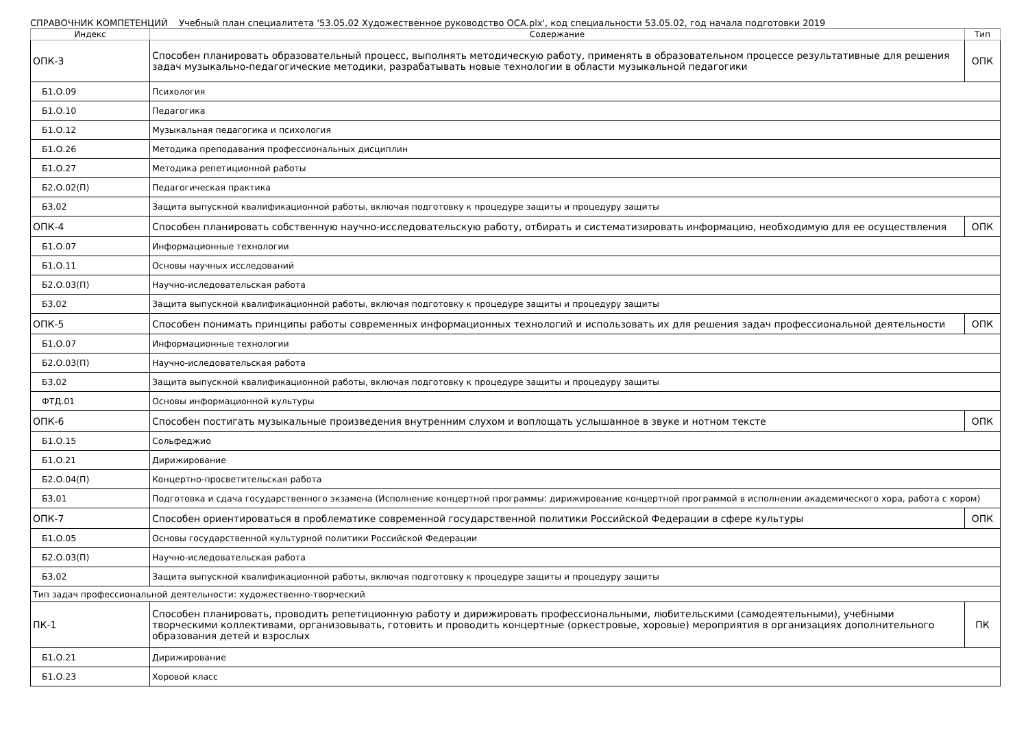СПРАВОЧНИК КОМПЕТЕНЦИЙ Учебный план специалитета '53.05.02 Художественное руководство ОСА.plx', код специальности 53.05.02, год начала подготовки 2019
| Индекс | Содержание | Тип |
| --- | --- | --- |
| ОПК-3 | Способен планировать образовательный процесс, выполнять методическую работу, применять в образовательном процессе результативные для решения задач музыкально-педагогические методики, разрабатывать новые технологии в области музыкальной педагогики | ОПК |
| Б1.О.09 | Психология | |
| Б1.О.10 | Педагогика | |
| Б1.О.12 | Музыкальная педагогика и психология | |
| Б1.О.26 | Методика преподавания профессиональных дисциплин | |
| Б1.О.27 | Методика репетиционной работы | |
| Б2.О.02(П) | Педагогическая практика | |
| Б3.02 | Защита выпускной квалификационной работы, включая подготовку к процедуре защиты и процедуру защиты | |
| ОПК-4 | Способен планировать собственную научно-исследовательскую работу, отбирать и систематизировать информацию, необходимую для ее осуществления | ОПК |
| Б1.О.07 | Информационные технологии | |
| Б1.О.11 | Основы научных исследований | |
| Б2.О.03(П) | Научно-иследовательская работа | |
| Б3.02 | Защита выпускной квалификационной работы, включая подготовку к процедуре защиты и процедуру защиты | |
| ОПК-5 | Способен понимать принципы работы современных информационных технологий и использовать их для решения задач профессиональной деятельности | ОПК |
| Б1.О.07 | Информационные технологии | |
| Б2.О.03(П) | Научно-иследовательская работа | |
| Б3.02 | Защита выпускной квалификационной работы, включая подготовку к процедуре защиты и процедуру защиты | |
| ФТД.01 | Основы информационной культуры | |
| ОПК-6 | Способен постигать музыкальные произведения внутренним слухом и воплощать услышанное в звуке и нотном тексте | ОПК |
| Б1.О.15 | Сольфеджио | |
| Б1.О.21 | Дирижирование | |
| Б2.О.04(П) | Концертно-просветительская работа | |
| Б3.01 | Подготовка и сдача государственного экзамена (Исполнение концертной программы: дирижирование концертной программой в исполнении академического хора, работа с хором) | |
| ОПК-7 | Способен ориентироваться в проблематике современной государственной политики Российской Федерации в сфере культуры | ОПК |
| Б1.О.05 | Основы государственной культурной политики Российской Федерации | |
| Б2.О.03(П) | Научно-иследовательская работа | |
| Б3.02 | Защита выпускной квалификационной работы, включая подготовку к процедуре защиты и процедуру защиты | |
| Тип задач профессиональной деятельности: художественно-творческий | | |
| ПК-1 | Способен планировать, проводить репетиционную работу и дирижировать профессиональными, любительскими (самодеятельными), учебными творческими коллективами, организовывать, готовить и проводить концертные (оркестровые, хоровые) мероприятия в организациях дополнительного образования детей и взрослых | ПК |
| Б1.О.21 | Дирижирование | |
| Б1.О.23 | Хоровой класс | |